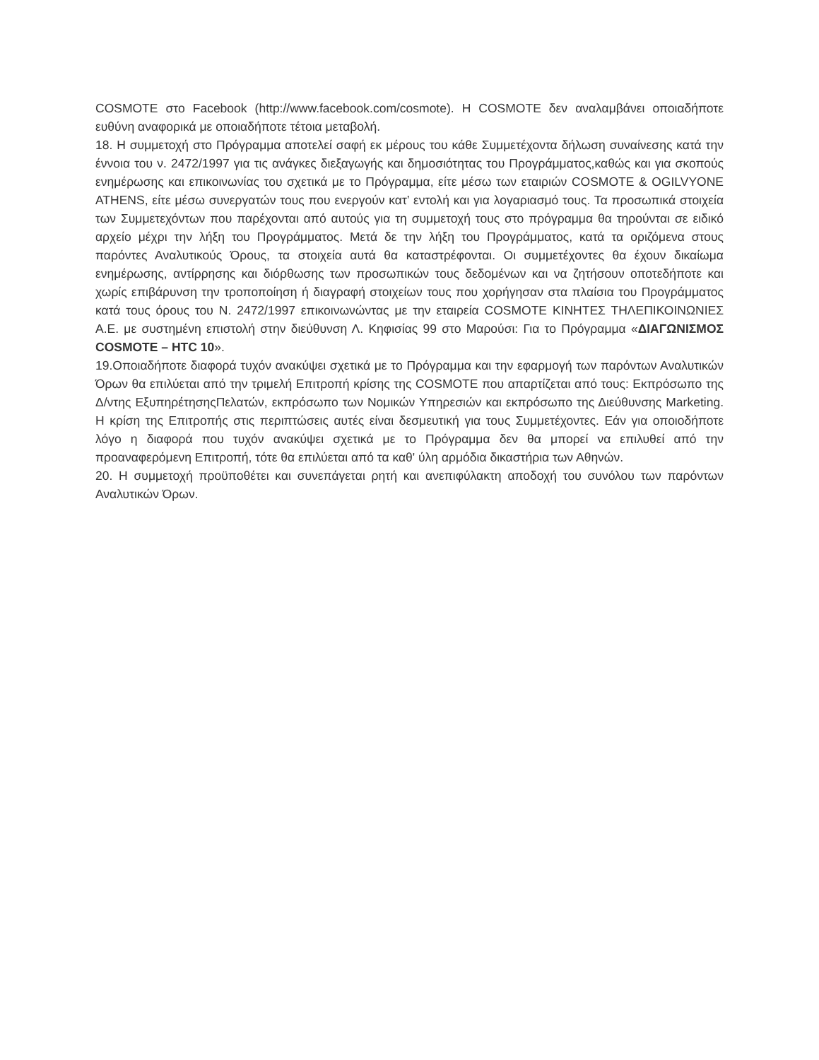COSMOTE στο Facebook (http://www.facebook.com/cosmote). Η COSMOTE δεν αναλαμβάνει οποιαδήποτε ευθύνη αναφορικά με οποιαδήποτε τέτοια μεταβολή.
18. Η συμμετοχή στο Πρόγραμμα αποτελεί σαφή εκ μέρους του κάθε Συμμετέχοντα δήλωση συναίνεσης κατά την έννοια του ν. 2472/1997 για τις ανάγκες διεξαγωγής και δημοσιότητας του Προγράμματος,καθώς και για σκοπούς ενημέρωσης και επικοινωνίας του σχετικά με το Πρόγραμμα, είτε μέσω των εταιριών COSMOTE & OGILVYONE ATHENS, είτε μέσω συνεργατών τους που ενεργούν κατ’ εντολή και για λογαριασμό τους. Τα προσωπικά στοιχεία των Συμμετεχόντων που παρέχονται από αυτούς για τη συμμετοχή τους στο πρόγραμμα θα τηρούνται σε ειδικό αρχείο μέχρι την λήξη του Προγράμματος. Μετά δε την λήξη του Προγράμματος, κατά τα οριζόμενα στους παρόντες Αναλυτικούς Όρους, τα στοιχεία αυτά θα καταστρέφονται. Οι συμμετέχοντες θα έχουν δικαίωμα ενημέρωσης, αντίρρησης και διόρθωσης των προσωπικών τους δεδομένων και να ζητήσουν οποτεδήποτε και χωρίς επιβάρυνση την τροποποίηση ή διαγραφή στοιχείων τους που χορήγησαν στα πλαίσια του Προγράμματος κατά τους όρους του Ν. 2472/1997 επικοινωνώντας με την εταιρεία COSMOTE ΚΙΝΗΤΕΣ ΤΗΛΕΠΙΚΟΙΝΩΝΙΕΣ Α.Ε. με συστημένη επιστολή στην διεύθυνση Λ. Κηφισίας 99 στο Μαρούσι: Για το Πρόγραμμα «ΔΙΑΓΩΝΙΣΜΟΣ COSMOTE – HTC 10».
19.Οποιαδήποτε διαφορά τυχόν ανακύψει σχετικά με το Πρόγραμμα και την εφαρμογή των παρόντων Αναλυτικών Όρων θα επιλύεται από την τριμελή Επιτροπή κρίσης της COSMOTE που απαρτίζεται από τους: Εκπρόσωπο της Δ/ντης ΕξυπηρέτησηςΠελατών, εκπρόσωπο των Νομικών Υπηρεσιών και εκπρόσωπο της Διεύθυνσης Marketing. Η κρίση της Επιτροπής στις περιπτώσεις αυτές είναι δεσμευτική για τους Συμμετέχοντες. Εάν για οποιοδήποτε λόγο η διαφορά που τυχόν ανακύψει σχετικά με το Πρόγραμμα δεν θα μπορεί να επιλυθεί από την προαναφερόμενη Επιτροπή, τότε θα επιλύεται από τα καθ' ύλη αρμόδια δικαστήρια των Αθηνών.
20. Η συμμετοχή προϋποθέτει και συνεπάγεται ρητή και ανεπιφύλακτη αποδοχή του συνόλου των παρόντων Αναλυτικών Όρων.